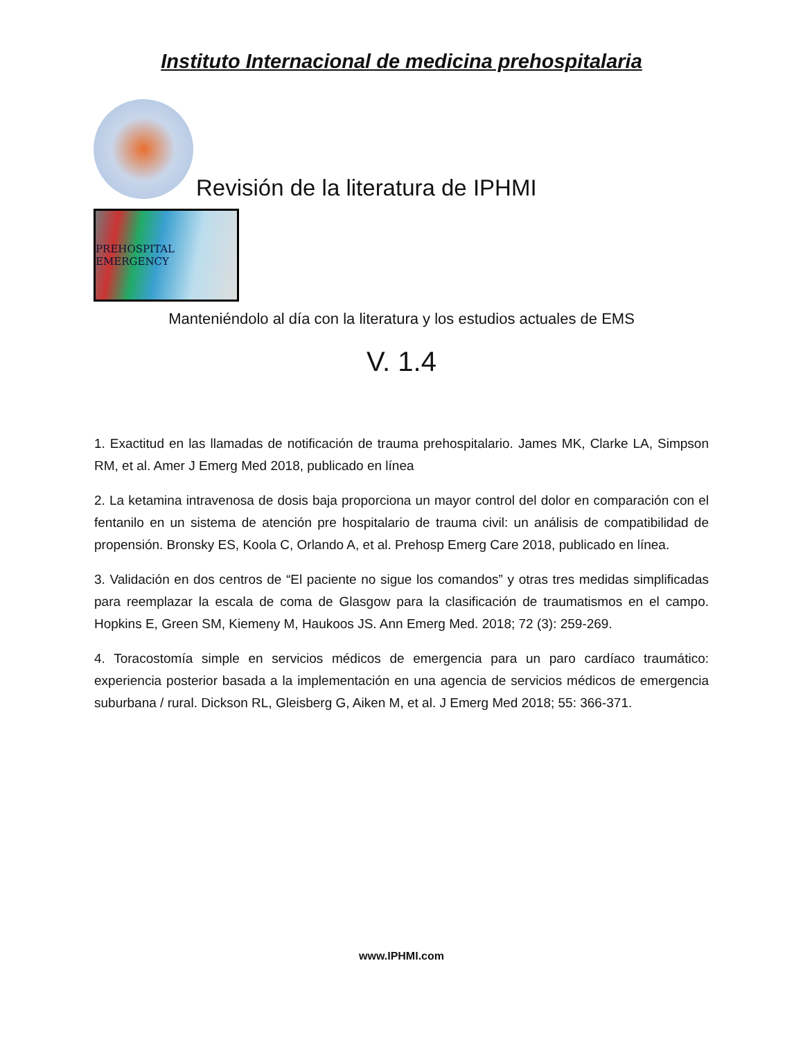Instituto Internacional de medicina prehospitalaria
Revisión de la literatura de IPHMI
PREHOSPITAL EMERGENCY
Manteniéndolo al día con la literatura y los estudios actuales de EMS
V. 1.4
1. Exactitud en las llamadas de notificación de trauma prehospitalario. James MK, Clarke LA, Simpson RM, et al. Amer J Emerg Med 2018, publicado en línea
2. La ketamina intravenosa de dosis baja proporciona un mayor control del dolor en comparación con el fentanilo en un sistema de atención pre hospitalario de trauma civil: un análisis de compatibilidad de propensión. Bronsky ES, Koola C, Orlando A, et al. Prehosp Emerg Care 2018, publicado en línea.
3. Validación en dos centros de “El paciente no sigue los comandos” y otras tres medidas simplificadas para reemplazar la escala de coma de Glasgow para la clasificación de traumatismos en el campo. Hopkins E, Green SM, Kiemeny M, Haukoos JS. Ann Emerg Med. 2018; 72 (3): 259-269.
4. Toracostomía simple en servicios médicos de emergencia para un paro cardíaco traumático: experiencia posterior basada a la implementación en una agencia de servicios médicos de emergencia suburbana / rural. Dickson RL, Gleisberg G, Aiken M, et al. J Emerg Med 2018; 55: 366-371.
www.IPHMI.com